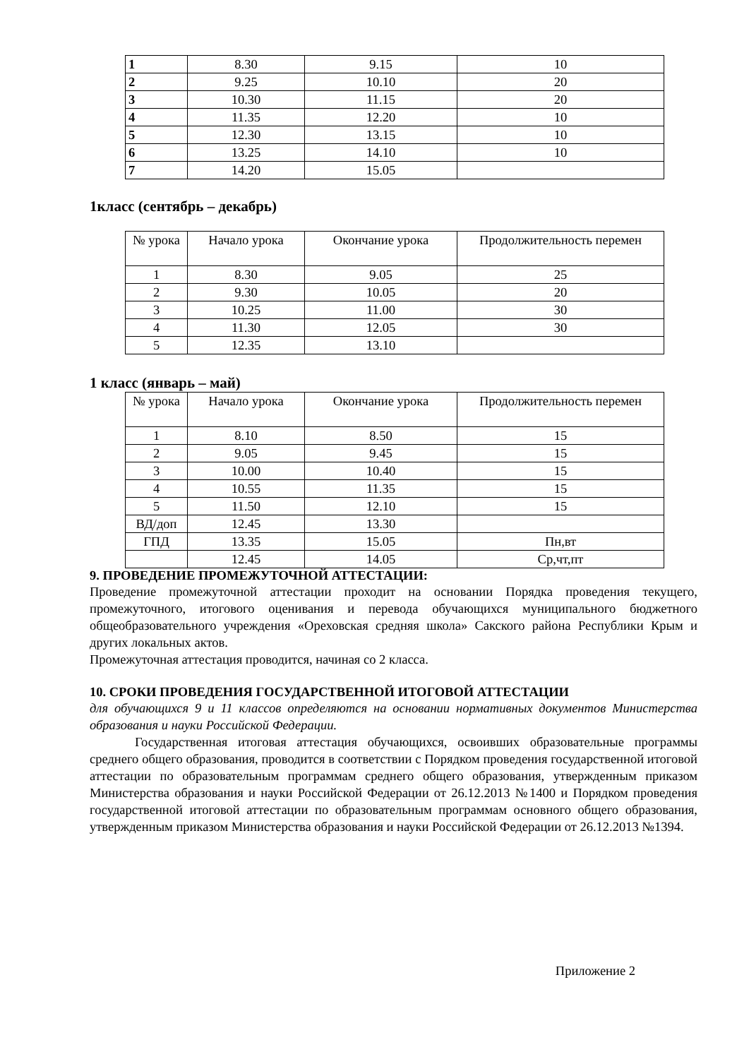| 1 | 8.30 | 9.15 | 10 |
| 2 | 9.25 | 10.10 | 20 |
| 3 | 10.30 | 11.15 | 20 |
| 4 | 11.35 | 12.20 | 10 |
| 5 | 12.30 | 13.15 | 10 |
| 6 | 13.25 | 14.10 | 10 |
| 7 | 14.20 | 15.05 | |
1класс (сентябрь – декабрь)
| № урока | Начало урока | Окончание урока | Продолжительность перемен |
| 1 | 8.30 | 9.05 | 25 |
| 2 | 9.30 | 10.05 | 20 |
| 3 | 10.25 | 11.00 | 30 |
| 4 | 11.30 | 12.05 | 30 |
| 5 | 12.35 | 13.10 | |
1 класс (январь – май)
| № урока | Начало урока | Окончание урока | Продолжительность перемен |
| 1 | 8.10 | 8.50 | 15 |
| 2 | 9.05 | 9.45 | 15 |
| 3 | 10.00 | 10.40 | 15 |
| 4 | 10.55 | 11.35 | 15 |
| 5 | 11.50 | 12.10 | 15 |
| ВД/доп | 12.45 | 13.30 | |
| ГПД | 13.35 | 15.05 | Пн,вт |
| | 12.45 | 14.05 | Ср,чт,пт |
9. ПРОВЕДЕНИЕ ПРОМЕЖУТОЧНОЙ АТТЕСТАЦИИ:
Проведение промежуточной аттестации проходит на основании Порядка проведения текущего, промежуточного, итогового оценивания и перевода обучающихся муниципального бюджетного общеобразовательного учреждения «Ореховская средняя школа» Сакского района Республики Крым и других локальных актов.
Промежуточная аттестация проводится, начиная со 2 класса.
10. СРОКИ ПРОВЕДЕНИЯ ГОСУДАРСТВЕННОЙ ИТОГОВОЙ АТТЕСТАЦИИ
для обучающихся 9 и 11 классов определяются на основании нормативных документов Министерства образования и науки Российской Федерации.
Государственная итоговая аттестация обучающихся, освоивших образовательные программы среднего общего образования, проводится в соответствии с Порядком проведения государственной итоговой аттестации по образовательным программам среднего общего образования, утвержденным приказом Министерства образования и науки Российской Федерации от 26.12.2013 №1400 и Порядком проведения государственной итоговой аттестации по образовательным программам основного общего образования, утвержденным приказом Министерства образования и науки Российской Федерации от 26.12.2013 №1394.
Приложение 2